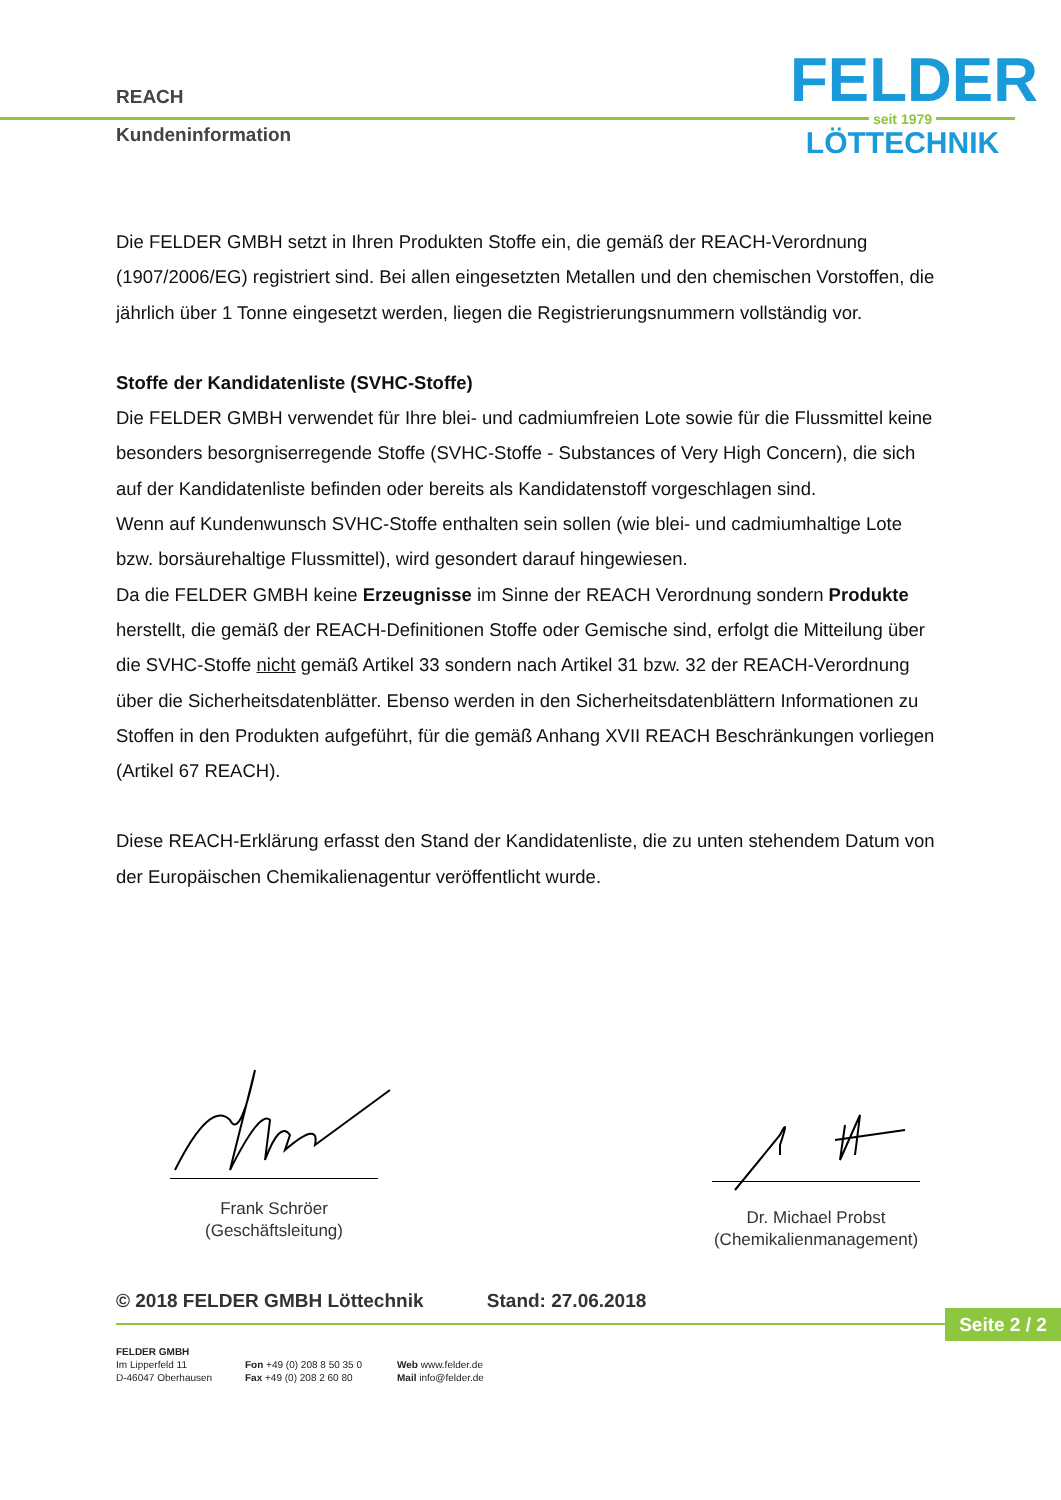REACH
Kundeninformation
FELDER
seit 1979
LÖTTECHNIK
Die FELDER GMBH setzt in Ihren Produkten Stoffe ein, die gemäß der REACH-Verordnung (1907/2006/EG) registriert sind. Bei allen eingesetzten Metallen und den chemischen Vorstoffen, die jährlich über 1 Tonne eingesetzt werden, liegen die Registrierungsnummern vollständig vor.
Stoffe der Kandidatenliste (SVHC-Stoffe)
Die FELDER GMBH verwendet für Ihre blei- und cadmiumfreien Lote sowie für die Flussmittel keine besonders besorgniserregende Stoffe (SVHC-Stoffe - Substances of Very High Concern), die sich auf der Kandidatenliste befinden oder bereits als Kandidatenstoff vorgeschlagen sind.
Wenn auf Kundenwunsch SVHC-Stoffe enthalten sein sollen (wie blei- und cadmiumhaltige Lote bzw. borsäurehaltige Flussmittel), wird gesondert darauf hingewiesen.
Da die FELDER GMBH keine Erzeugnisse im Sinne der REACH Verordnung sondern Produkte herstellt, die gemäß der REACH-Definitionen Stoffe oder Gemische sind, erfolgt die Mitteilung über die SVHC-Stoffe nicht gemäß Artikel 33 sondern nach Artikel 31 bzw. 32 der REACH-Verordnung über die Sicherheitsdatenblätter. Ebenso werden in den Sicherheitsdatenblättern Informationen zu Stoffen in den Produkten aufgeführt, für die gemäß Anhang XVII REACH Beschränkungen vorliegen (Artikel 67 REACH).
Diese REACH-Erklärung erfasst den Stand der Kandidatenliste, die zu unten stehendem Datum von der Europäischen Chemikalienagentur veröffentlicht wurde.
Frank Schröer
(Geschäftsleitung)
Dr. Michael Probst
(Chemikalienmanagement)
© 2018 FELDER GMBH Löttechnik Stand: 27.06.2018
Seite 2 / 2
FELDER GMBH
Im Lipperfeld 11
D-46047 Oberhausen
Fon +49 (0) 208 8 50 35 0
Fax +49 (0) 208 2 60 80
Web www.felder.de
Mail info@felder.de